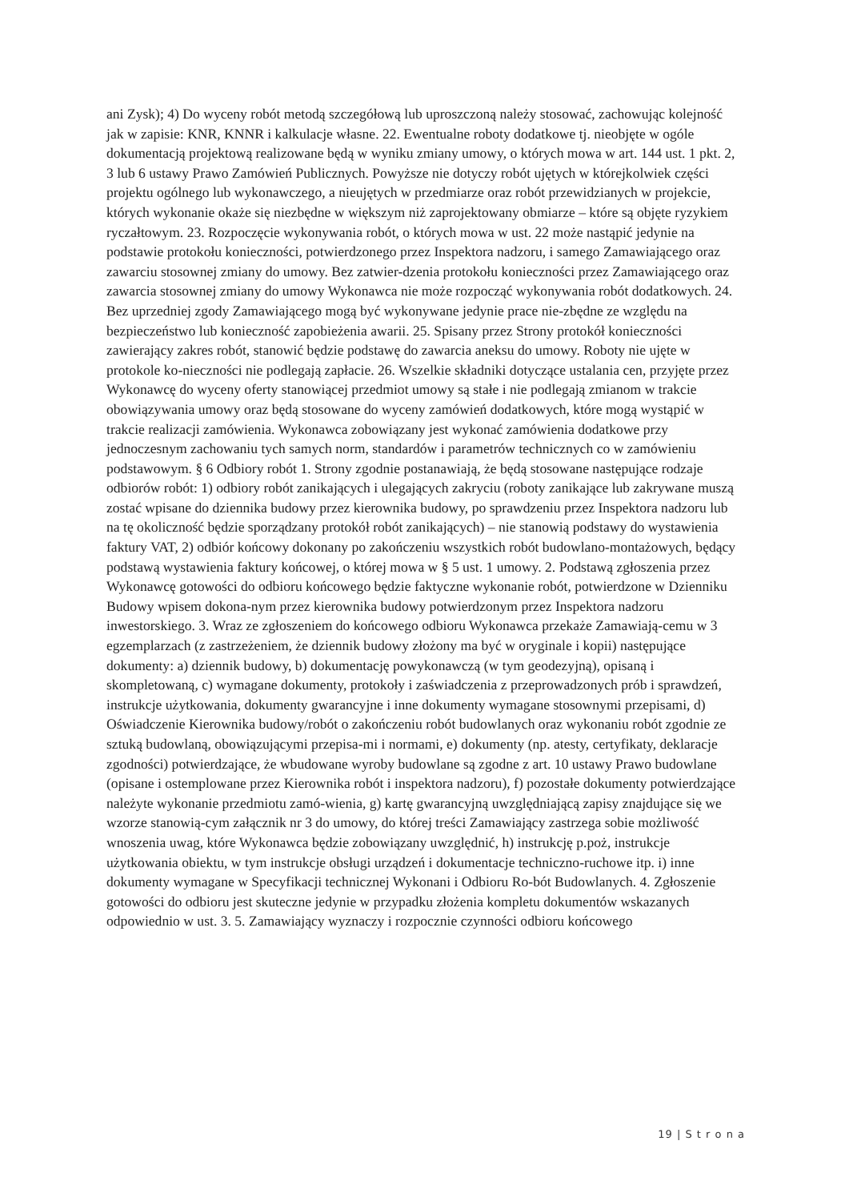ani Zysk); 4) Do wyceny robót metodą szczegółową lub uproszczoną należy stosować, zachowując kolejność jak w zapisie: KNR, KNNR i kalkulacje własne. 22. Ewentualne roboty dodatkowe tj. nieobjęte w ogóle dokumentacją projektową realizowane będą w wyniku zmiany umowy, o których mowa w art. 144 ust. 1 pkt. 2, 3 lub 6 ustawy Prawo Zamówień Publicznych. Powyższe nie dotyczy robót ujętych w którejkolwiek części projektu ogólnego lub wykonawczego, a nieujętych w przedmiarze oraz robót przewidzianych w projekcie, których wykonanie okaże się niezbędne w większym niż zaprojektowany obmiarze – które są objęte ryzykiem ryczałtowym. 23. Rozpoczęcie wykonywania robót, o których mowa w ust. 22 może nastąpić jedynie na podstawie protokołu konieczności, potwierdzonego przez Inspektora nadzoru, i samego Zamawiającego oraz zawarciu stosownej zmiany do umowy. Bez zatwier-dzenia protokołu konieczności przez Zamawiającego oraz zawarcia stosownej zmiany do umowy Wykonawca nie może rozpocząć wykonywania robót dodatkowych. 24. Bez uprzedniej zgody Zamawiającego mogą być wykonywane jedynie prace nie-zbędne ze względu na bezpieczeństwo lub konieczność zapobieżenia awarii. 25. Spisany przez Strony protokół konieczności zawierający zakres robót, stanowić będzie podstawę do zawarcia aneksu do umowy. Roboty nie ujęte w protokole ko-nieczności nie podlegają zapłacie. 26. Wszelkie składniki dotyczące ustalania cen, przyjęte przez Wykonawcę do wyceny oferty stanowiącej przedmiot umowy są stałe i nie podlegają zmianom w trakcie obowiązywania umowy oraz będą stosowane do wyceny zamówień dodatkowych, które mogą wystąpić w trakcie realizacji zamówienia. Wykonawca zobowiązany jest wykonać zamówienia dodatkowe przy jednoczesnym zachowaniu tych samych norm, standardów i parametrów technicznych co w zamówieniu podstawowym. § 6 Odbiory robót 1. Strony zgodnie postanawiają, że będą stosowane następujące rodzaje odbiorów robót: 1) odbiory robót zanikających i ulegających zakryciu (roboty zanikające lub zakrywane muszą zostać wpisane do dziennika budowy przez kierownika budowy, po sprawdzeniu przez Inspektora nadzoru lub na tę okoliczność będzie sporządzany protokół robót zanikających) – nie stanowią podstawy do wystawienia faktury VAT, 2) odbiór końcowy dokonany po zakończeniu wszystkich robót budowlano-montażowych, będący podstawą wystawienia faktury końcowej, o której mowa w § 5 ust. 1 umowy. 2. Podstawą zgłoszenia przez Wykonawcę gotowości do odbioru końcowego będzie faktyczne wykonanie robót, potwierdzone w Dzienniku Budowy wpisem dokona-nym przez kierownika budowy potwierdzonym przez Inspektora nadzoru inwestorskiego. 3. Wraz ze zgłoszeniem do końcowego odbioru Wykonawca przekaże Zamawiają-cemu w 3 egzemplarzach (z zastrzeżeniem, że dziennik budowy złożony ma być w oryginale i kopii) następujące dokumenty: a) dziennik budowy, b) dokumentację powykonawczą (w tym geodezyjną), opisaną i skompletowaną, c) wymagane dokumenty, protokoły i zaświadczenia z przeprowadzonych prób i sprawdzeń, instrukcje użytkowania, dokumenty gwarancyjne i inne dokumenty wymagane stosownymi przepisami, d) Oświadczenie Kierownika budowy/robót o zakończeniu robót budowlanych oraz wykonaniu robót zgodnie ze sztuką budowlaną, obowiązującymi przepisa-mi i normami, e) dokumenty (np. atesty, certyfikaty, deklaracje zgodności) potwierdzające, że wbudowane wyroby budowlane są zgodne z art. 10 ustawy Prawo budowlane (opisane i ostemplowane przez Kierownika robót i inspektora nadzoru), f) pozostałe dokumenty potwierdzające należyte wykonanie przedmiotu zamó-wienia, g) kartę gwarancyjną uwzględniającą zapisy znajdujące się we wzorze stanowią-cym załącznik nr 3 do umowy, do której treści Zamawiający zastrzega sobie możliwość wnoszenia uwag, które Wykonawca będzie zobowiązany uwzględnić, h) instrukcję p.poż, instrukcje użytkowania obiektu, w tym instrukcje obsługi urządzeń i dokumentacje techniczno-ruchowe itp. i) inne dokumenty wymagane w Specyfikacji technicznej Wykonani i Odbioru Ro-bót Budowlanych. 4. Zgłoszenie gotowości do odbioru jest skuteczne jedynie w przypadku złożenia kompletu dokumentów wskazanych odpowiednio w ust. 3. 5. Zamawiający wyznaczy i rozpocznie czynności odbioru końcowego
19 | S t r o n a